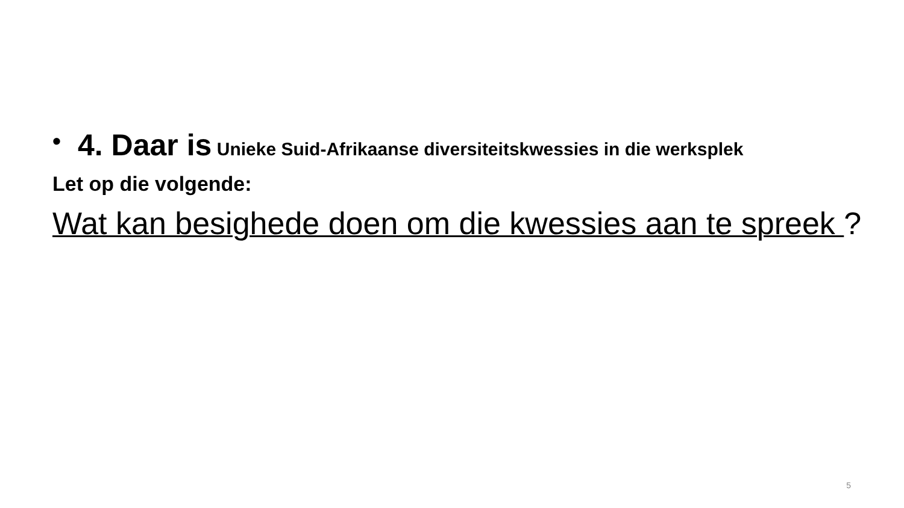• 4. Daar is Unieke Suid-Afrikaanse diversiteitskwessies in die werksplek
Let op die volgende:
Wat kan besighede doen om die kwessies aan te spreek ?
5